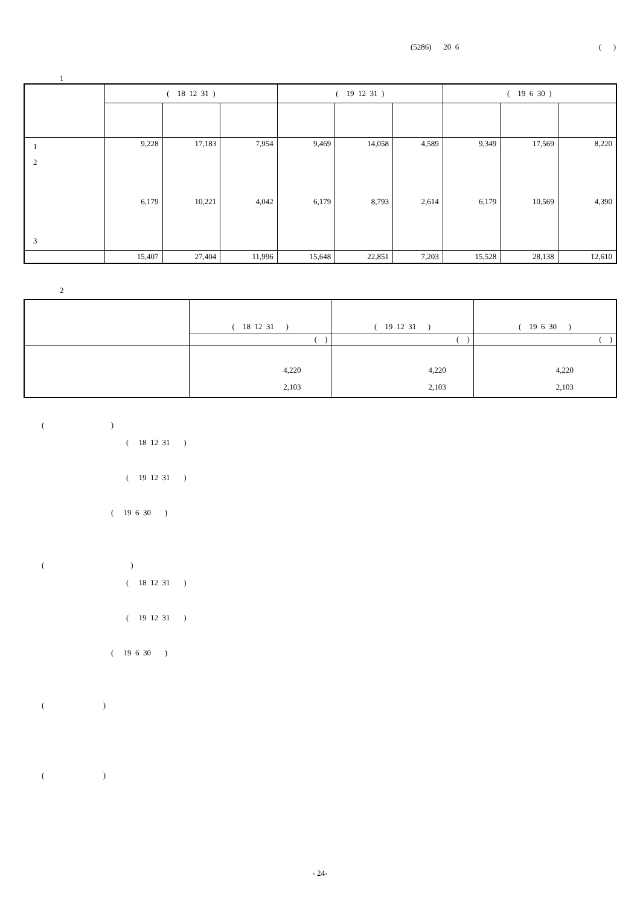(5286) 20 6 ( )
1
| | ( 18 12 31 ) | | | ( 19 12 31 ) | | | ( 19 6 30 ) | | |
| --- | --- | --- | --- | --- | --- | --- | --- | --- | --- |
| 1 2 3 | 9,228 6,179 | 17,183 10,221 | 7,954 4,042 | 9,469 6,179 | 14,058 8,793 | 4,589 2,614 | 9,349 6,179 | 17,569 10,569 | 8,220 4,390 |
| | 15,407 | 27,404 | 11,996 | 15,648 | 22,851 | 7,203 | 15,528 | 28,138 | 12,610 |
2
| | ( 18 12 31 ) | ( 19 12 31 ) | ( 19 6 30 ) |
| --- | --- | --- | --- |
| | ( ) | ( ) | ( ) |
| | 4,220 2,103 | 4,220 2,103 | 4,220 2,103 |
( )
( 18 12 31 )
( 19 12 31 )
( 19 6 30 )
( )
( 18 12 31 )
( 19 12 31 )
( 19 6 30 )
( )
( )
- 24-